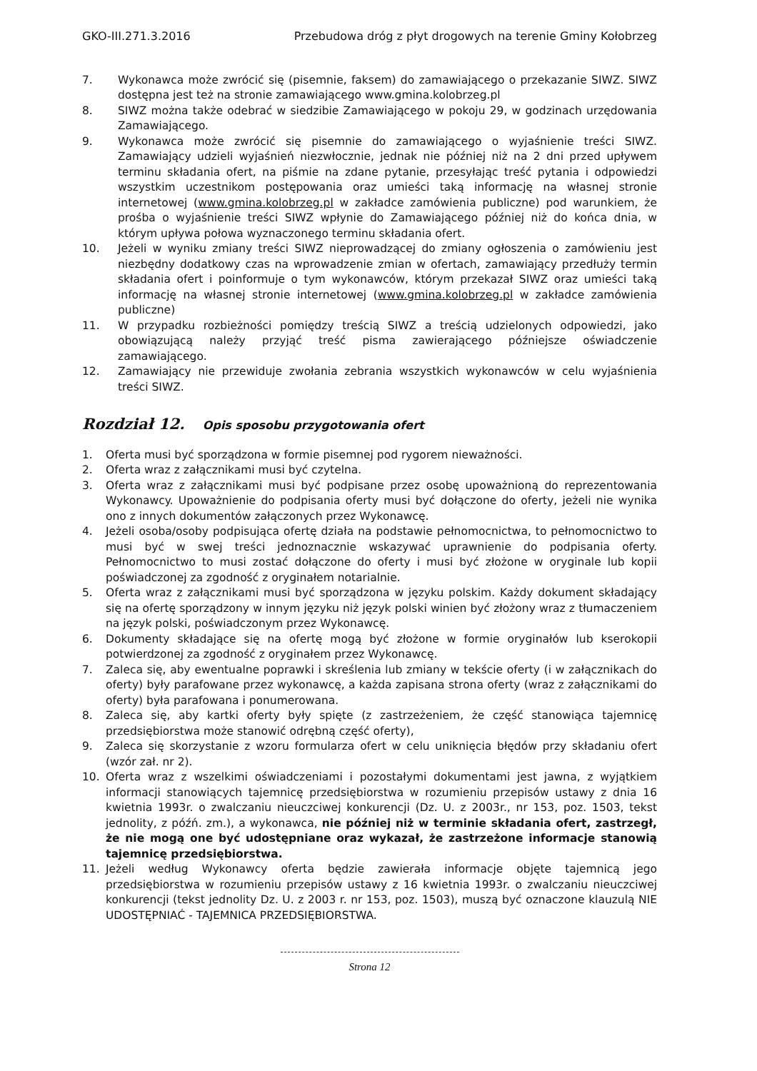GKO-III.271.3.2016 Przebudowa dróg z płyt drogowych na terenie Gminy Kołobrzeg
7. Wykonawca może zwrócić się (pisemnie, faksem) do zamawiającego o przekazanie SIWZ. SIWZ dostępna jest też na stronie zamawiającego www.gmina.kolobrzeg.pl
8. SIWZ można także odebrać w siedzibie Zamawiającego w pokoju 29, w godzinach urzędowania Zamawiającego.
9. Wykonawca może zwrócić się pisemnie do zamawiającego o wyjaśnienie treści SIWZ. Zamawiający udzieli wyjaśnień niezwłocznie, jednak nie później niż na 2 dni przed upływem terminu składania ofert, na piśmie na zdane pytanie, przesyłając treść pytania i odpowiedzi wszystkim uczestnikom postępowania oraz umieści taką informację na własnej stronie internetowej (www.gmina.kolobrzeg.pl w zakładce zamówienia publiczne) pod warunkiem, że prośba o wyjaśnienie treści SIWZ wpłynie do Zamawiającego później niż do końca dnia, w którym upływa połowa wyznaczonego terminu składania ofert.
10. Jeżeli w wyniku zmiany treści SIWZ nieprowadzącej do zmiany ogłoszenia o zamówieniu jest niezbędny dodatkowy czas na wprowadzenie zmian w ofertach, zamawiający przedłuży termin składania ofert i poinformuje o tym wykonawców, którym przekazał SIWZ oraz umieści taką informację na własnej stronie internetowej (www.gmina.kolobrzeg.pl w zakładce zamówienia publiczne)
11. W przypadku rozbieżności pomiędzy treścią SIWZ a treścią udzielonych odpowiedzi, jako obowiązującą należy przyjąć treść pisma zawierającego późniejsze oświadczenie zamawiającego.
12. Zamawiający nie przewiduje zwołania zebrania wszystkich wykonawców w celu wyjaśnienia treści SIWZ.
Rozdział 12. Opis sposobu przygotowania ofert
1. Oferta musi być sporządzona w formie pisemnej pod rygorem nieważności.
2. Oferta wraz z załącznikami musi być czytelna.
3. Oferta wraz z załącznikami musi być podpisane przez osobę upoważnioną do reprezentowania Wykonawcy. Upoważnienie do podpisania oferty musi być dołączone do oferty, jeżeli nie wynika ono z innych dokumentów załączonych przez Wykonawcę.
4. Jeżeli osoba/osoby podpisująca ofertę działa na podstawie pełnomocnictwa, to pełnomocnictwo to musi być w swej treści jednoznacznie wskazywać uprawnienie do podpisania oferty. Pełnomocnictwo to musi zostać dołączone do oferty i musi być złożone w oryginale lub kopii poświadczonej za zgodność z oryginałem notarialnie.
5. Oferta wraz z załącznikami musi być sporządzona w języku polskim. Każdy dokument składający się na ofertę sporządzony w innym języku niż język polski winien być złożony wraz z tłumaczeniem na język polski, poświadczonym przez Wykonawcę.
6. Dokumenty składające się na ofertę mogą być złożone w formie oryginałów lub kserokopii potwierdzonej za zgodność z oryginałem przez Wykonawcę.
7. Zaleca się, aby ewentualne poprawki i skreślenia lub zmiany w tekście oferty (i w załącznikach do oferty) były parafowane przez wykonawcę, a każda zapisana strona oferty (wraz z załącznikami do oferty) była parafowana i ponumerowana.
8. Zaleca się, aby kartki oferty były spięte (z zastrzeżeniem, że część stanowiąca tajemnicę przedsiębiorstwa może stanowić odrębną część oferty),
9. Zaleca się skorzystanie z wzoru formularza ofert w celu uniknięcia błędów przy składaniu ofert (wzór zał. nr 2).
10. Oferta wraz z wszelkimi oświadczeniami i pozostałymi dokumentami jest jawna, z wyjątkiem informacji stanowiących tajemnicę przedsiębiorstwa w rozumieniu przepisów ustawy z dnia 16 kwietnia 1993r. o zwalczaniu nieuczciwej konkurencji (Dz. U. z 2003r., nr 153, poz. 1503, tekst jednolity, z późń. zm.), a wykonawca, nie później niż w terminie składania ofert, zastrzegł, że nie mogą one być udostępniane oraz wykazał, że zastrzeżone informacje stanowią tajemnicę przedsiębiorstwa.
11. Jeżeli według Wykonawcy oferta będzie zawierała informacje objęte tajemnicą jego przedsiębiorstwa w rozumieniu przepisów ustawy z 16 kwietnia 1993r. o zwalczaniu nieuczciwej konkurencji (tekst jednolity Dz. U. z 2003 r. nr 153, poz. 1503), muszą być oznaczone klauzulą NIE UDOSTĘPNIAĆ - TAJEMNICA PRZEDSIĘBIORSTWA.
Strona 12